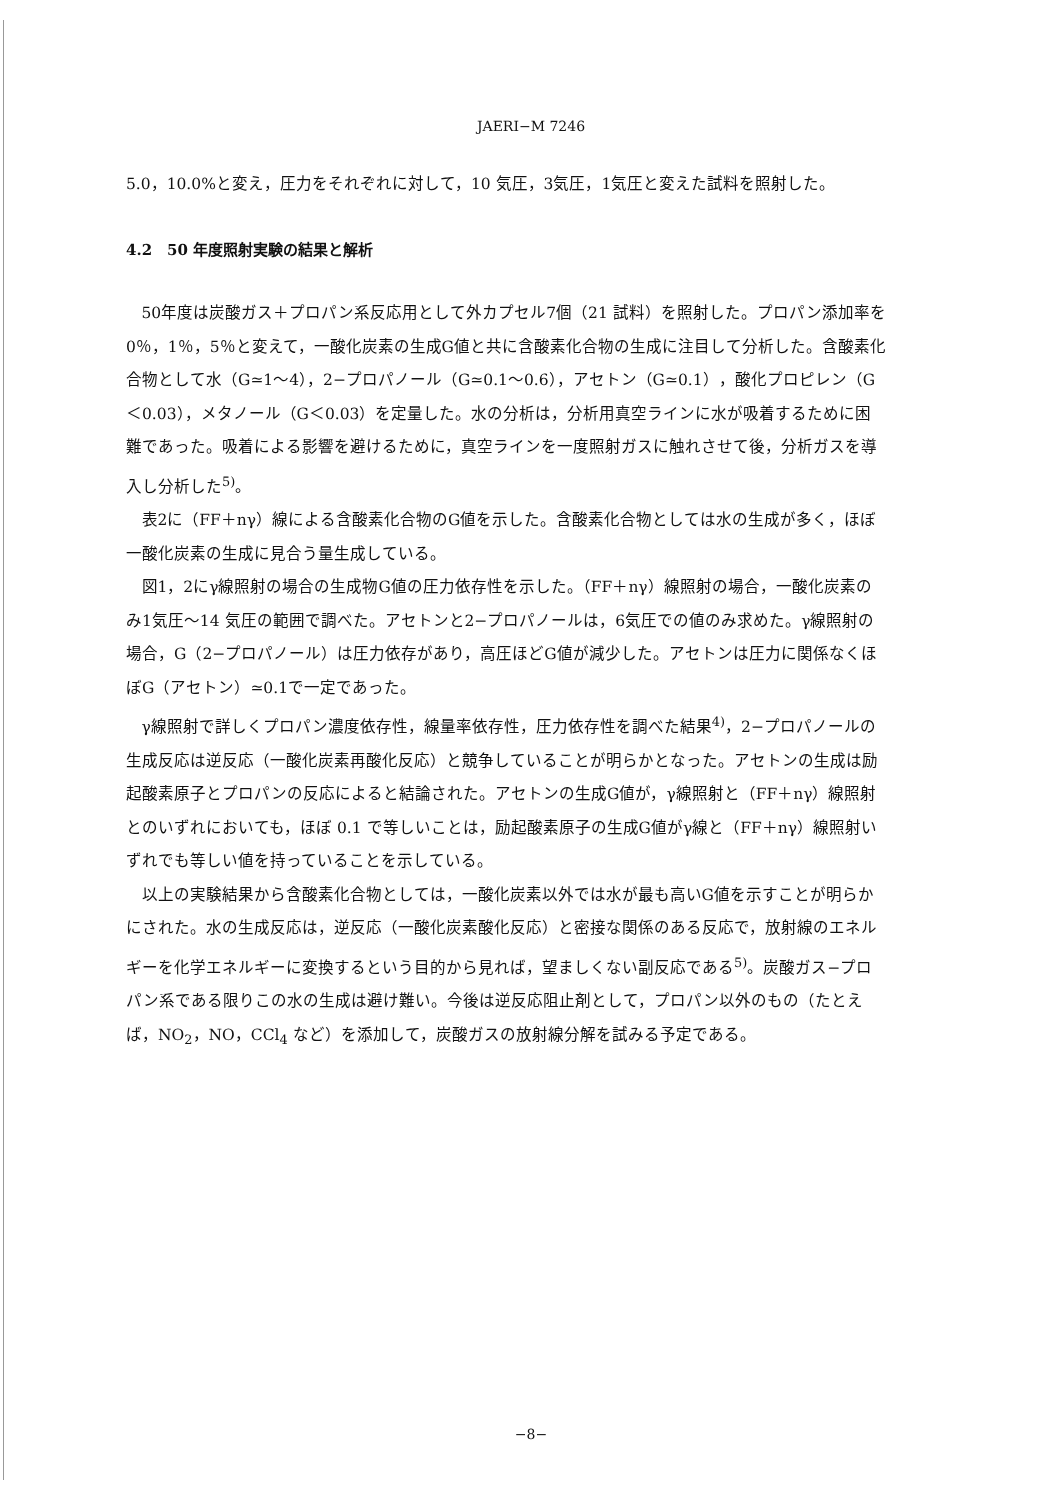JAERI−M 7246
5.0，10.0%と変え，圧力をそれぞれに対して，10 気圧，3気圧，1気圧と変えた試料を照射した。
4.2　50 年度照射実験の結果と解析
50年度は炭酸ガス＋プロパン系反応用として外カプセル7個（21 試料）を照射した。プロパン添加率を0％，1％，5％と変えて，一酸化炭素の生成G値と共に含酸素化合物の生成に注目して分析した。含酸素化合物として水（G≃1〜4），2−プロパノール（G≃0.1〜0.6），アセトン（G≃0.1），酸化プロピレン（G＜0.03），メタノール（G＜0.03）を定量した。水の分析は，分析用真空ラインに水が吸着するために困難であった。吸着による影響を避けるために，真空ラインを一度照射ガスに触れさせて後，分析ガスを導入し分析した<sup>5)</sup>。
表2に（FF＋nγ）線による含酸素化合物のG値を示した。含酸素化合物としては水の生成が多く，ほぼ一酸化炭素の生成に見合う量生成している。
図1，2にγ線照射の場合の生成物G値の圧力依存性を示した。（FF＋nγ）線照射の場合，一酸化炭素のみ1気圧〜14 気圧の範囲で調べた。アセトンと2−プロパノールは，6気圧での値のみ求めた。γ線照射の場合，G（2−プロパノール）は圧力依存があり，高圧ほどG値が減少した。アセトンは圧力に関係なくほぼG（アセトン）≃0.1で一定であった。
γ線照射で詳しくプロパン濃度依存性，線量率依存性，圧力依存性を調べた結果<sup>4)</sup>，2−プロパノールの生成反応は逆反応（一酸化炭素再酸化反応）と競争していることが明らかとなった。アセトンの生成は励起酸素原子とプロパンの反応によると結論された。アセトンの生成G値が，γ線照射と（FF＋nγ）線照射とのいずれにおいても，ほぼ 0.1 で等しいことは，励起酸素原子の生成G値がγ線と（FF＋nγ）線照射いずれでも等しい値を持っていることを示している。
以上の実験結果から含酸素化合物としては，一酸化炭素以外では水が最も高いG値を示すことが明らかにされた。水の生成反応は，逆反応（一酸化炭素酸化反応）と密接な関係のある反応で，放射線のエネルギーを化学エネルギーに変換するという目的から見れば，望ましくない副反応である<sup>5)</sup>。炭酸ガス−プロパン系である限りこの水の生成は避け難い。今後は逆反応阻止剤として，プロパン以外のもの（たとえば，NO<sub>2</sub>，NO，CCl<sub>4</sub> など）を添加して，炭酸ガスの放射線分解を試みる予定である。
−8−